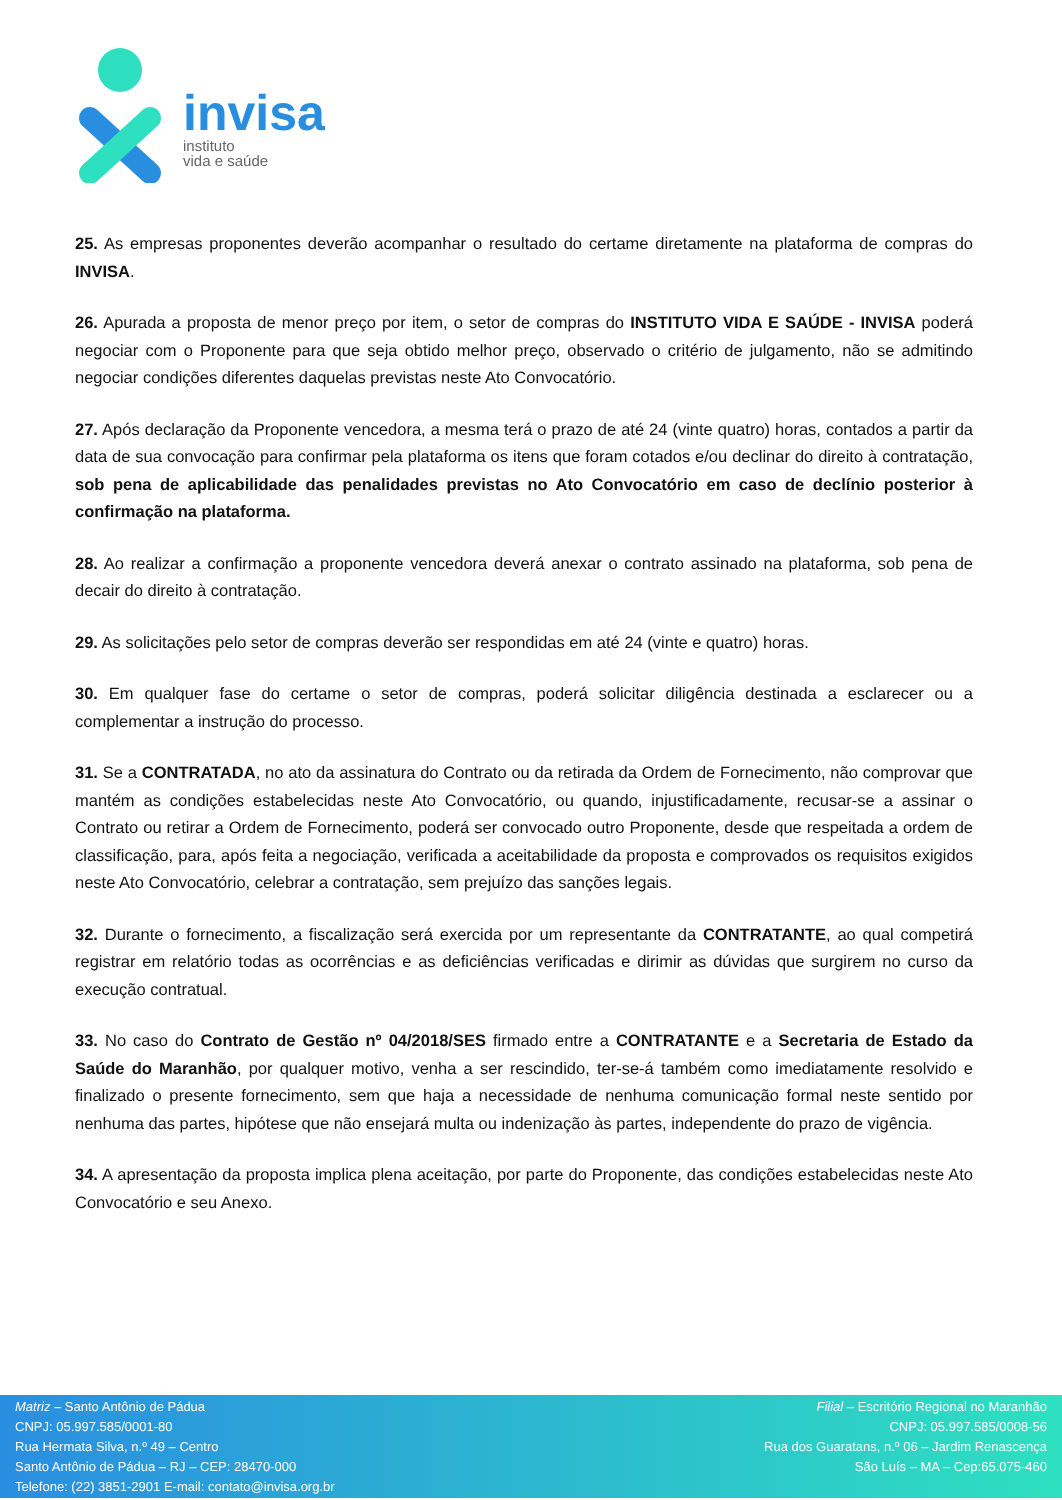invisa
instituto
vida e saúde
25. As empresas proponentes deverão acompanhar o resultado do certame diretamente na plataforma de compras do INVISA.
26. Apurada a proposta de menor preço por item, o setor de compras do INSTITUTO VIDA E SAÚDE - INVISA poderá negociar com o Proponente para que seja obtido melhor preço, observado o critério de julgamento, não se admitindo negociar condições diferentes daquelas previstas neste Ato Convocatório.
27. Após declaração da Proponente vencedora, a mesma terá o prazo de até 24 (vinte quatro) horas, contados a partir da data de sua convocação para confirmar pela plataforma os itens que foram cotados e/ou declinar do direito à contratação, sob pena de aplicabilidade das penalidades previstas no Ato Convocatório em caso de declínio posterior à confirmação na plataforma.
28. Ao realizar a confirmação a proponente vencedora deverá anexar o contrato assinado na plataforma, sob pena de decair do direito à contratação.
29. As solicitações pelo setor de compras deverão ser respondidas em até 24 (vinte e quatro) horas.
30. Em qualquer fase do certame o setor de compras, poderá solicitar diligência destinada a esclarecer ou a complementar a instrução do processo.
31. Se a CONTRATADA, no ato da assinatura do Contrato ou da retirada da Ordem de Fornecimento, não comprovar que mantém as condições estabelecidas neste Ato Convocatório, ou quando, injustificadamente, recusar-se a assinar o Contrato ou retirar a Ordem de Fornecimento, poderá ser convocado outro Proponente, desde que respeitada a ordem de classificação, para, após feita a negociação, verificada a aceitabilidade da proposta e comprovados os requisitos exigidos neste Ato Convocatório, celebrar a contratação, sem prejuízo das sanções legais.
32. Durante o fornecimento, a fiscalização será exercida por um representante da CONTRATANTE, ao qual competirá registrar em relatório todas as ocorrências e as deficiências verificadas e dirimir as dúvidas que surgirem no curso da execução contratual.
33. No caso do Contrato de Gestão nº 04/2018/SES firmado entre a CONTRATANTE e a Secretaria de Estado da Saúde do Maranhão, por qualquer motivo, venha a ser rescindido, ter-se-á também como imediatamente resolvido e finalizado o presente fornecimento, sem que haja a necessidade de nenhuma comunicação formal neste sentido por nenhuma das partes, hipótese que não ensejará multa ou indenização às partes, independente do prazo de vigência.
34. A apresentação da proposta implica plena aceitação, por parte do Proponente, das condições estabelecidas neste Ato Convocatório e seu Anexo.
Matriz – Santo Antônio de Pádua
CNPJ: 05.997.585/0001-80
Rua Hermata Silva, n.º 49 – Centro
Santo Antônio de Pádua – RJ – CEP: 28470-000
Telefone: (22) 3851-2901 E-mail: contato@invisa.org.br
Filial – Escritório Regional no Maranhão
CNPJ: 05.997.585/0008-56
Rua dos Guaratans, n.º 06 – Jardim Renascença
São Luís – MA – Cep:65.075-460